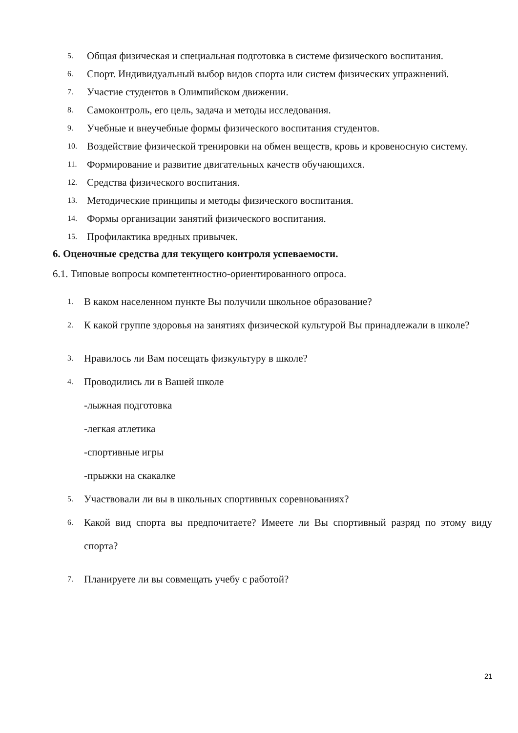5. Общая физическая и специальная подготовка в системе физического воспитания.
6. Спорт. Индивидуальный выбор видов спорта или систем физических упражнений.
7. Участие студентов в Олимпийском движении.
8. Самоконтроль, его цель, задача и методы исследования.
9. Учебные и внеучебные формы физического воспитания студентов.
10. Воздействие физической тренировки на обмен веществ, кровь и кровеносную систему.
11. Формирование и развитие двигательных качеств обучающихся.
12. Средства физического воспитания.
13. Методические принципы и методы физического воспитания.
14. Формы организации занятий физического воспитания.
15. Профилактика вредных привычек.
6. Оценочные средства для текущего контроля успеваемости.
6.1. Типовые вопросы компетентностно-ориентированного опроса.
1. В каком населенном пункте Вы получили школьное образование?
2. К какой группе здоровья на занятиях физической культурой Вы принадлежали в школе?
3. Нравилось ли Вам посещать физкультуру в школе?
4. Проводились ли в Вашей школе
-лыжная подготовка
-легкая атлетика
-спортивные игры
-прыжки на скакалке
5. Участвовали ли вы в школьных спортивных соревнованиях?
6. Какой вид спорта вы предпочитаете? Имеете ли Вы спортивный разряд по этому виду спорта?
7. Планируете ли вы совмещать учебу с работой?
21